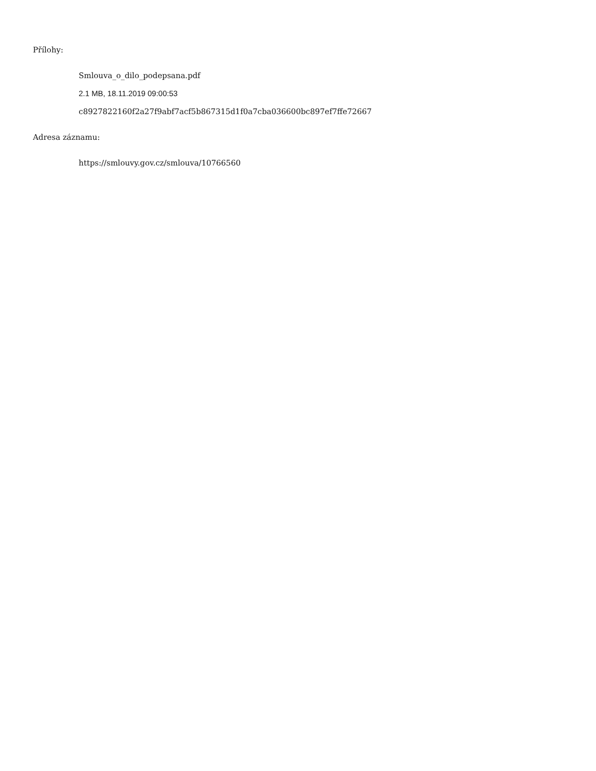Přílohy:
Smlouva_o_dilo_podepsana.pdf
2.1 MB, 18.11.2019 09:00:53
c8927822160f2a27f9abf7acf5b867315d1f0a7cba036600bc897ef7ffe72667
Adresa záznamu:
https://smlouvy.gov.cz/smlouva/10766560